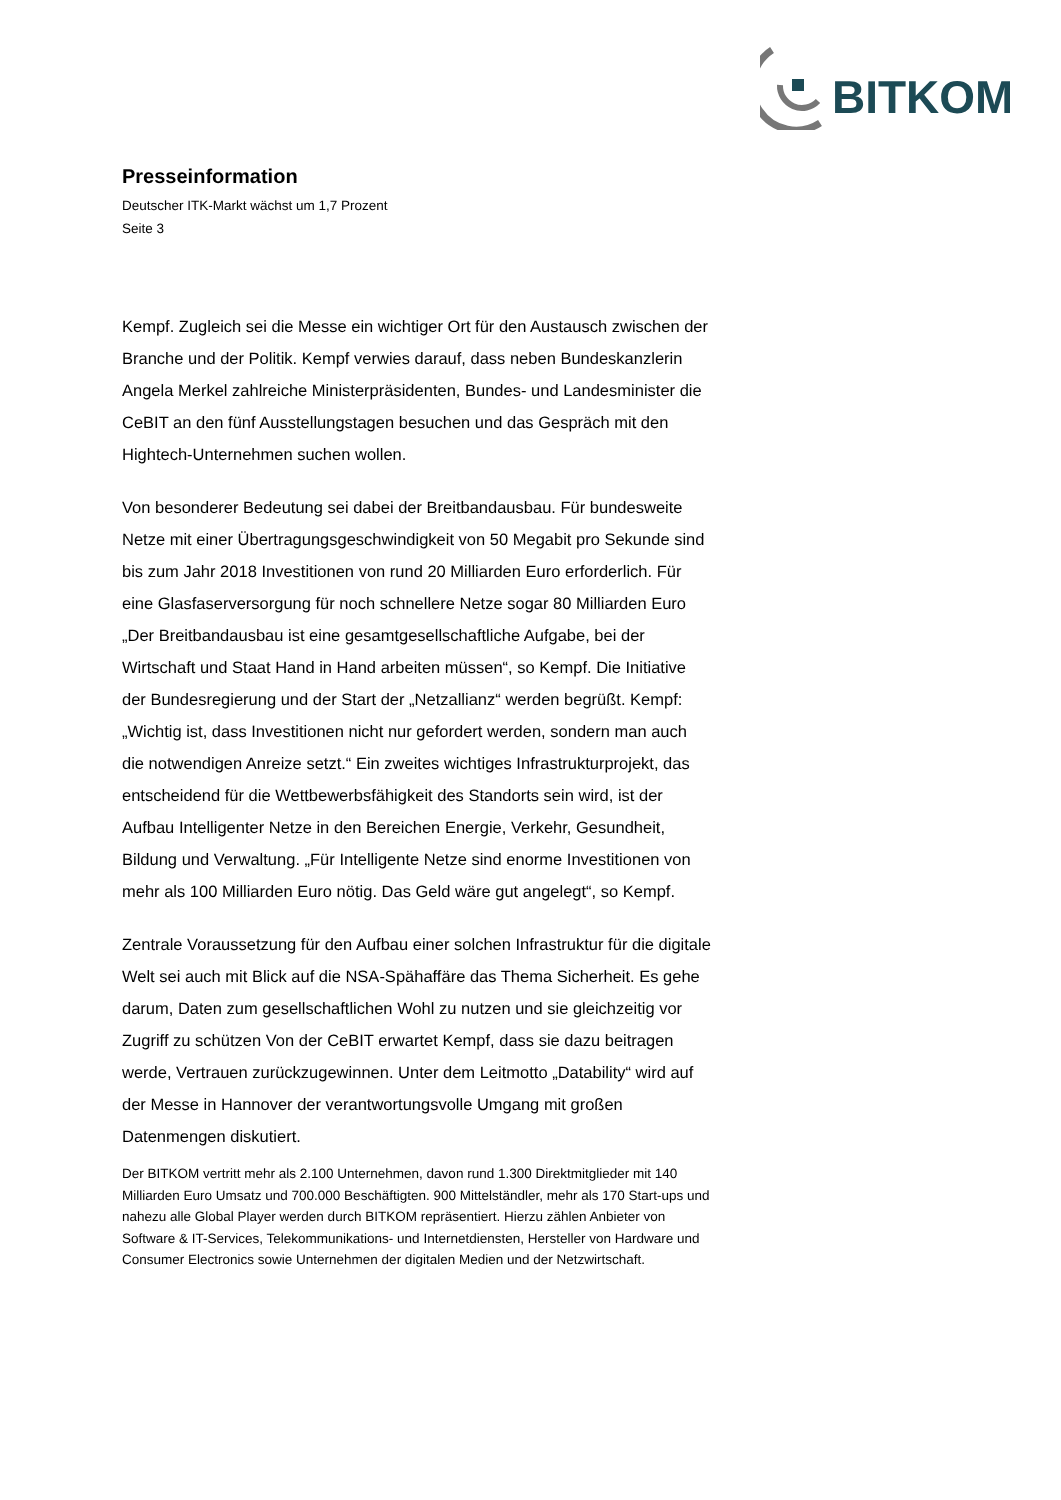BITKOM
Presseinformation
Deutscher ITK-Markt wächst um 1,7 Prozent
Seite 3
Kempf. Zugleich sei die Messe ein wichtiger Ort für den Austausch zwischen der Branche und der Politik. Kempf verwies darauf, dass neben Bundeskanzlerin Angela Merkel zahlreiche Ministerpräsidenten, Bundes- und Landesminister die CeBIT an den fünf Ausstellungstagen besuchen und das Gespräch mit den Hightech-Unternehmen suchen wollen.
Von besonderer Bedeutung sei dabei der Breitbandausbau. Für bundesweite Netze mit einer Übertragungsgeschwindigkeit von 50 Megabit pro Sekunde sind bis zum Jahr 2018 Investitionen von rund 20 Milliarden Euro erforderlich. Für eine Glasfaserversorgung für noch schnellere Netze sogar 80 Milliarden Euro „Der Breitbandausbau ist eine gesamtgesellschaftliche Aufgabe, bei der Wirtschaft und Staat Hand in Hand arbeiten müssen“, so Kempf. Die Initiative der Bundesregierung und der Start der „Netzallianz“ werden begrüßt. Kempf: „Wichtig ist, dass Investitionen nicht nur gefordert werden, sondern man auch die notwendigen Anreize setzt.“ Ein zweites wichtiges Infrastrukturprojekt, das entscheidend für die Wettbewerbsfähigkeit des Standorts sein wird, ist der Aufbau Intelligenter Netze in den Bereichen Energie, Verkehr, Gesundheit, Bildung und Verwaltung. „Für Intelligente Netze sind enorme Investitionen von mehr als 100 Milliarden Euro nötig. Das Geld wäre gut angelegt“, so Kempf.
Zentrale Voraussetzung für den Aufbau einer solchen Infrastruktur für die digitale Welt sei auch mit Blick auf die NSA-Spähaffäre das Thema Sicherheit. Es gehe darum, Daten zum gesellschaftlichen Wohl zu nutzen und sie gleichzeitig vor Zugriff zu schützen Von der CeBIT erwartet Kempf, dass sie dazu beitragen werde, Vertrauen zurückzugewinnen. Unter dem Leitmotto „Datability“ wird auf der Messe in Hannover der verantwortungsvolle Umgang mit großen Datenmengen diskutiert.
Der BITKOM vertritt mehr als 2.100 Unternehmen, davon rund 1.300 Direktmitglieder mit 140 Milliarden Euro Umsatz und 700.000 Beschäftigten. 900 Mittelständler, mehr als 170 Start-ups und nahezu alle Global Player werden durch BITKOM repräsentiert. Hierzu zählen Anbieter von Software & IT-Services, Telekommunikations- und Internetdiensten, Hersteller von Hardware und Consumer Electronics sowie Unternehmen der digitalen Medien und der Netzwirtschaft.